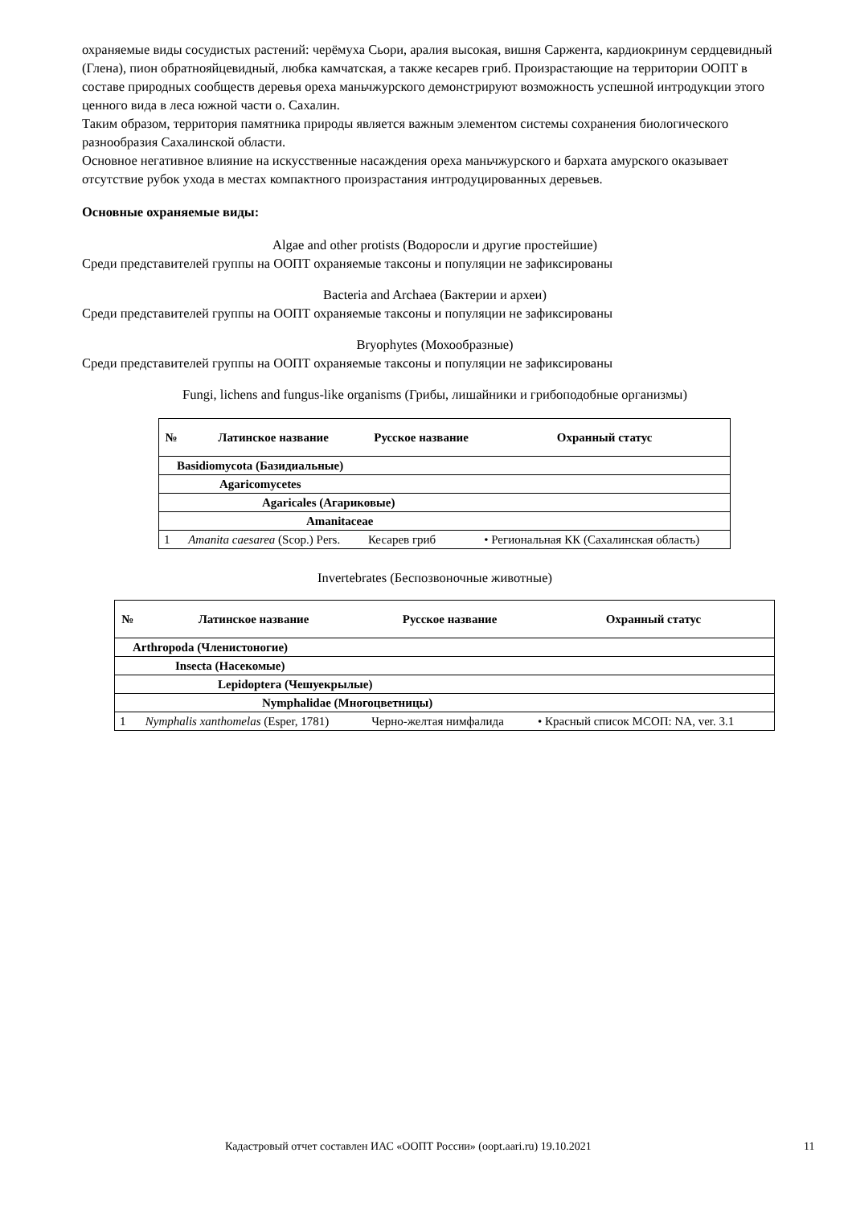охраняемые виды сосудистых растений: черёмуха Сьори, аралия высокая, вишня Саржента, кардиокринум сердцевидный (Глена), пион обратнояйцевидный, любка камчатская, а также кесарев гриб. Произрастающие на территории ООПТ в составе природных сообществ деревья ореха маньчжурского демонстрируют возможность успешной интродукции этого ценного вида в леса южной части о. Сахалин.
Таким образом, территория памятника природы является важным элементом системы сохранения биологического разнообразия Сахалинской области.
Основное негативное влияние на искусственные насаждения ореха маньчжурского и бархата амурского оказывает отсутствие рубок ухода в местах компактного произрастания интродуцированных деревьев.
Основные охраняемые виды:
Algae and other protists (Водоросли и другие простейшие)
Среди представителей группы на ООПТ охраняемые таксоны и популяции не зафиксированы
Bacteria and Archaea (Бактерии и археи)
Среди представителей группы на ООПТ охраняемые таксоны и популяции не зафиксированы
Bryophytes (Мохообразные)
Среди представителей группы на ООПТ охраняемые таксоны и популяции не зафиксированы
Fungi, lichens and fungus-like organisms (Грибы, лишайники и грибоподобные организмы)
| № | Латинское название | Русское название | Охранный статус |
| --- | --- | --- | --- |
| Basidiomycota (Базидиальные) | | | |
| Agaricomycetes | | | |
| Agaricales (Агариковые) | | | |
| Amanitaceae | | | |
| 1 | Amanita caesarea (Scop.) Pers. | Кесарев гриб | • Региональная КК (Сахалинская область) |
Invertebrates (Беспозвоночные животные)
| № | Латинское название | Русское название | Охранный статус |
| --- | --- | --- | --- |
| Arthropoda (Членистоногие) | | | |
| Insecta (Насекомые) | | | |
| Lepidoptera (Чешуекрылые) | | | |
| Nymphalidae (Многоцветницы) | | | |
| 1 | Nymphalis xanthomelas (Esper, 1781) | Черно-желтая нимфалида | • Красный список МСОП: NA, ver. 3.1 |
Кадастровый отчет составлен ИАС «ООПТ России» (oopt.aari.ru) 19.10.2021 11